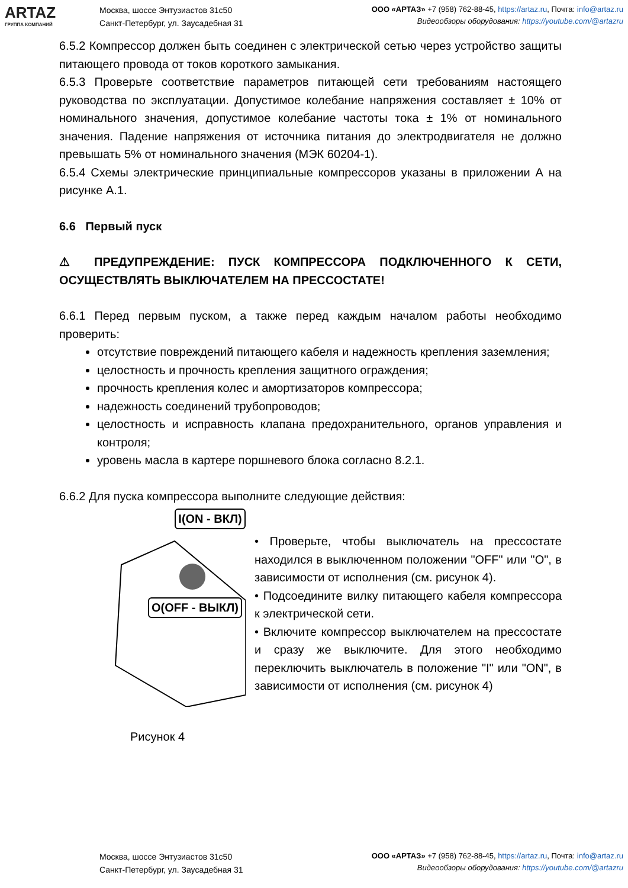ARTAZ
ГРУППА КОМПАНИЙ
Москва, шоссе Энтузиастов 31с50
Санкт-Петербург, ул. Заусадебная 31
ООО «АРТАЗ» +7 (958) 762-88-45, https://artaz.ru, Почта: info@artaz.ru
Видеообзоры оборудования: https://youtube.com/@artazru
6.5.2 Компрессор должен быть соединен с электрической сетью через устройство защиты питающего провода от токов короткого замыкания.
6.5.3 Проверьте соответствие параметров питающей сети требованиям настоящего руководства по эксплуатации. Допустимое колебание напряжения составляет ± 10% от номинального значения, допустимое колебание частоты тока ± 1% от номинального значения. Падение напряжения от источника питания до электродвигателя не должно превышать 5% от номинального значения (МЭК 60204-1).
6.5.4 Схемы электрические принципиальные компрессоров указаны в приложении А на рисунке А.1.
6.6 Первый пуск
⚠ ПРЕДУПРЕЖДЕНИЕ: ПУСК КОМПРЕССОРА ПОДКЛЮЧЕННОГО К СЕТИ, ОСУЩЕСТВЛЯТЬ ВЫКЛЮЧАТЕЛЕМ НА ПРЕССОСТАТЕ!
6.6.1 Перед первым пуском, а также перед каждым началом работы необходимо проверить:
отсутствие повреждений питающего кабеля и надежность крепления заземления;
целостность и прочность крепления защитного ограждения;
прочность крепления колес и амортизаторов компрессора;
надежность соединений трубопроводов;
целостность и исправность клапана предохранительного, органов управления и контроля;
уровень масла в картере поршневого блока согласно 8.2.1.
6.6.2 Для пуска компрессора выполните следующие действия:
I(ON - ВКЛ)
O(OFF - ВЫКЛ)
Рисунок 4
• Проверьте, чтобы выключатель на прессостате находился в выключенном положении "OFF" или "O", в зависимости от исполнения (см. рисунок 4).
• Подсоедините вилку питающего кабеля компрессора к электрической сети.
• Включите компрессор выключателем на прессостате и сразу же выключите. Для этого необходимо переключить выключатель в положение "I" или "ON", в зависимости от исполнения (см. рисунок 4)
Москва, шоссе Энтузиастов 31с50
Санкт-Петербург, ул. Заусадебная 31
ООО «АРТАЗ» +7 (958) 762-88-45, https://artaz.ru, Почта: info@artaz.ru
Видеообзоры оборудования: https://youtube.com/@artazru